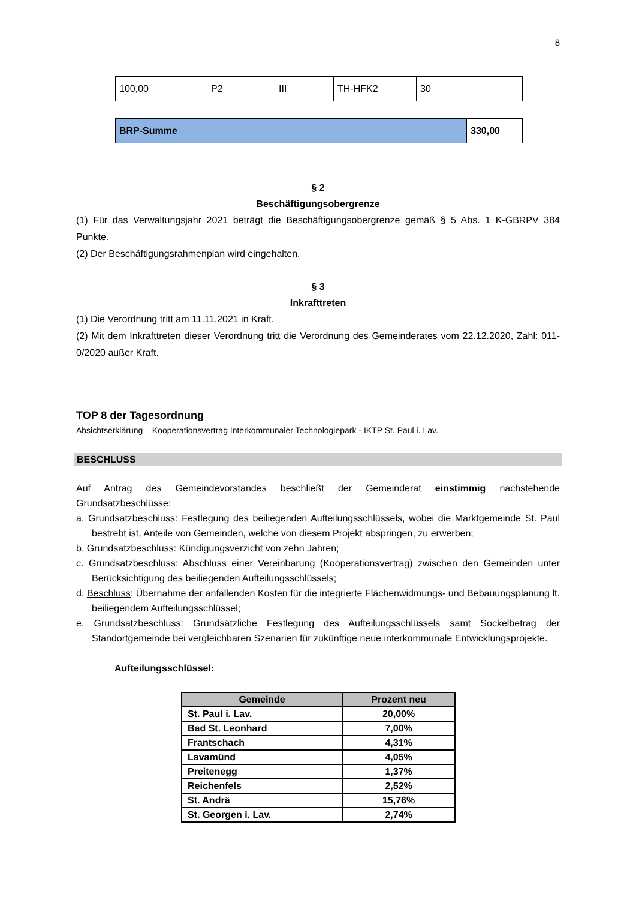8
| 100,00 | P2 | III | TH-HFK2 | 30 | |
| BRP-Summe | 330,00 |
§ 2
Beschäftigungsobergrenze
(1) Für das Verwaltungsjahr 2021 beträgt die Beschäftigungsobergrenze gemäß § 5 Abs. 1 K-GBRPV 384 Punkte.
(2) Der Beschäftigungsrahmenplan wird eingehalten.
§ 3
Inkrafttreten
(1) Die Verordnung tritt am 11.11.2021 in Kraft.
(2) Mit dem Inkrafttreten dieser Verordnung tritt die Verordnung des Gemeinderates vom 22.12.2020, Zahl: 011-0/2020 außer Kraft.
TOP 8 der Tagesordnung
Absichtserklärung – Kooperationsvertrag Interkommunaler Technologiepark - IKTP St. Paul i. Lav.
BESCHLUSS
Auf Antrag des Gemeindevorstandes beschließt der Gemeinderat einstimmig nachstehende Grundsatzbeschlüsse:
a. Grundsatzbeschluss: Festlegung des beiliegenden Aufteilungsschlüssels, wobei die Marktgemeinde St. Paul bestrebt ist, Anteile von Gemeinden, welche von diesem Projekt abspringen, zu erwerben;
b. Grundsatzbeschluss: Kündigungsverzicht von zehn Jahren;
c. Grundsatzbeschluss: Abschluss einer Vereinbarung (Kooperationsvertrag) zwischen den Gemeinden unter Berücksichtigung des beiliegenden Aufteilungsschlüssels;
d. Beschluss: Übernahme der anfallenden Kosten für die integrierte Flächenwidmungs- und Bebauungsplanung lt. beiliegendem Aufteilungsschlüssel;
e. Grundsatzbeschluss: Grundsätzliche Festlegung des Aufteilungsschlüssels samt Sockelbetrag der Standortgemeinde bei vergleichbaren Szenarien für zukünftige neue interkommunale Entwicklungsprojekte.
Aufteilungsschlüssel:
| Gemeinde | Prozent neu |
| --- | --- |
| St. Paul i. Lav. | 20,00% |
| Bad St. Leonhard | 7,00% |
| Frantschach | 4,31% |
| Lavamünd | 4,05% |
| Preitenegg | 1,37% |
| Reichenfels | 2,52% |
| St. Andrä | 15,76% |
| St. Georgen i. Lav. | 2,74% |